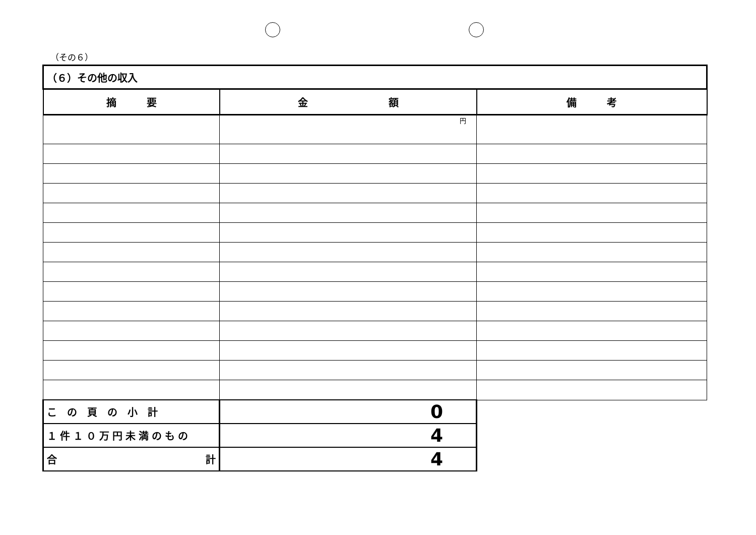（その６）
| （６）その他の収入 | | |
| 摘 要 | 金 額 | 備 考 |
| | 円 | |
| この頁の小計 | 0 | |
| １件１０万円未満のもの | 4 | |
| 合 計 | 4 | |